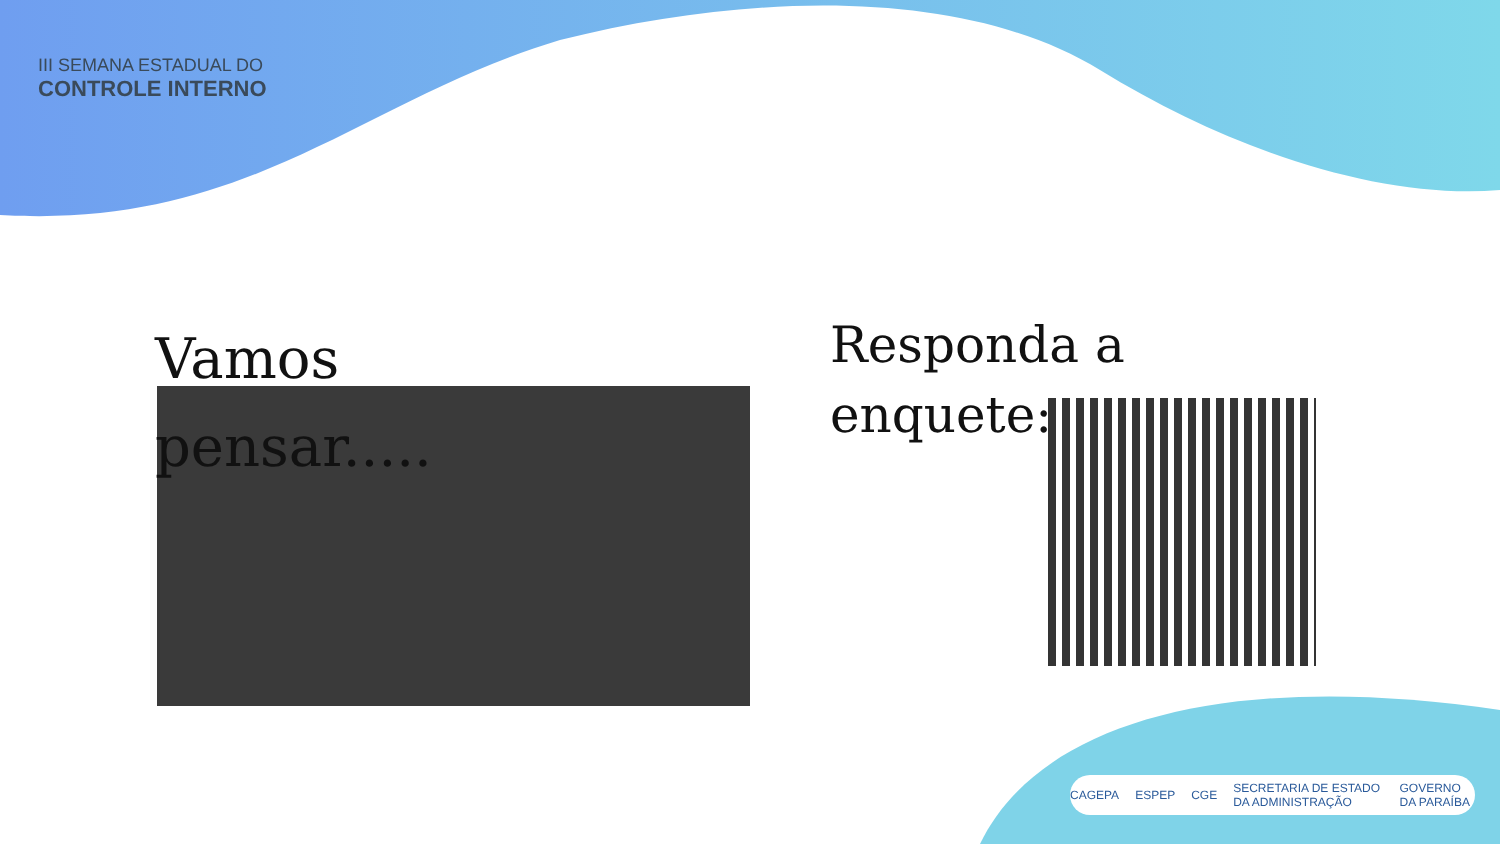III SEMANA ESTADUAL DO
CONTROLE INTERNO
Vamos pensar.....
Responda a
enquete:
CAGEPA ESPEP CGE SECRETARIA DE ESTADO DA ADMINISTRAÇÃO GOVERNO DA PARAÍBA